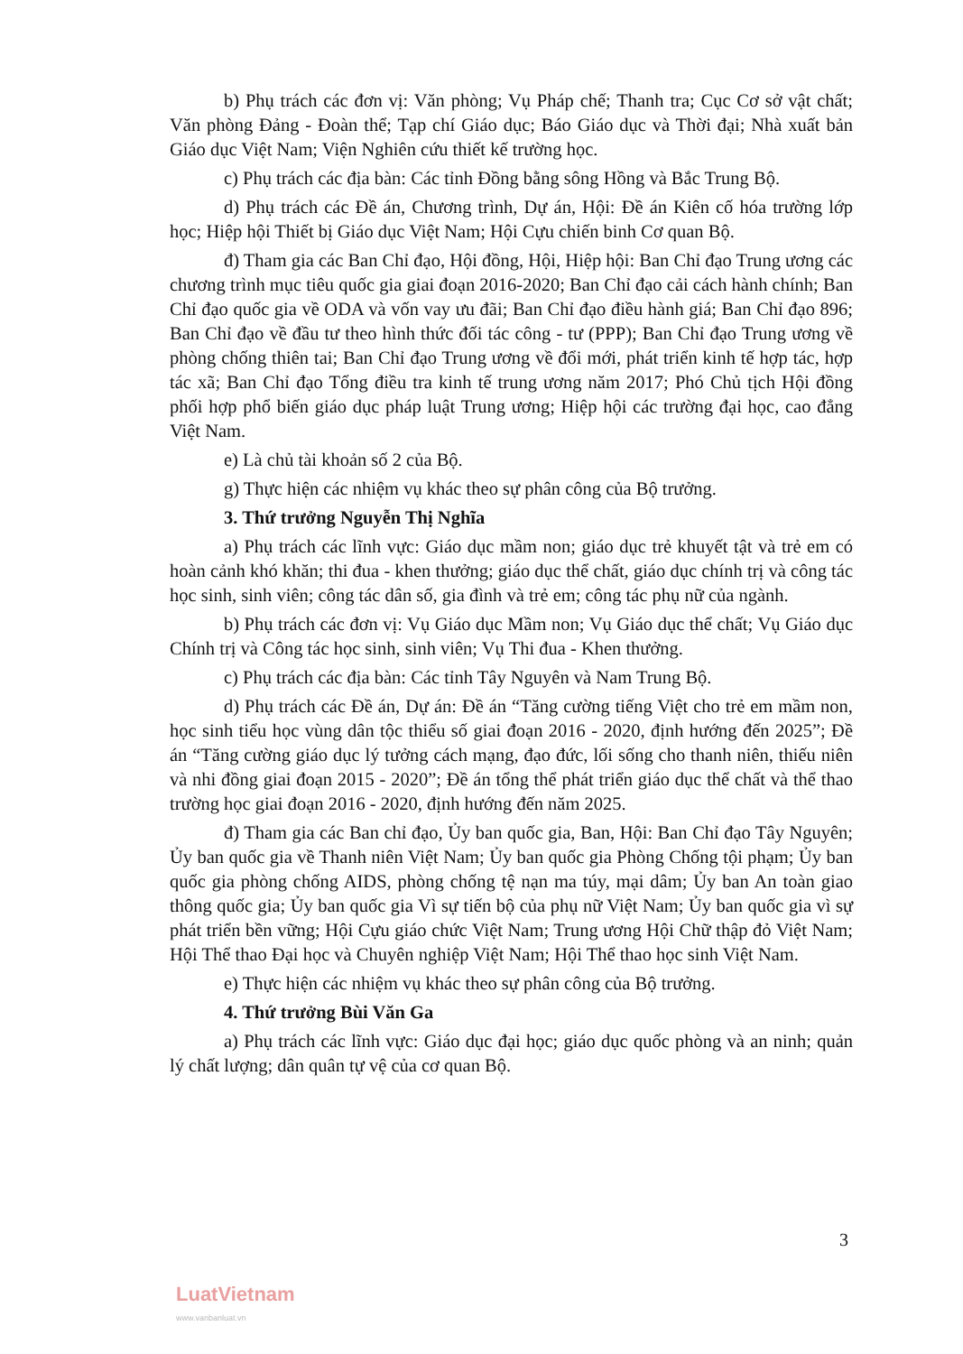b) Phụ trách các đơn vị: Văn phòng; Vụ Pháp chế; Thanh tra; Cục Cơ sở vật chất; Văn phòng Đảng - Đoàn thể; Tạp chí Giáo dục; Báo Giáo dục và Thời đại; Nhà xuất bản Giáo dục Việt Nam; Viện Nghiên cứu thiết kế trường học.
c) Phụ trách các địa bàn: Các tỉnh Đồng bằng sông Hồng và Bắc Trung Bộ.
d) Phụ trách các Đề án, Chương trình, Dự án, Hội: Đề án Kiên cố hóa trường lớp học; Hiệp hội Thiết bị Giáo dục Việt Nam; Hội Cựu chiến binh Cơ quan Bộ.
đ) Tham gia các Ban Chỉ đạo, Hội đồng, Hội, Hiệp hội: Ban Chỉ đạo Trung ương các chương trình mục tiêu quốc gia giai đoạn 2016-2020; Ban Chỉ đạo cải cách hành chính; Ban Chỉ đạo quốc gia về ODA và vốn vay ưu đãi; Ban Chỉ đạo điều hành giá; Ban Chỉ đạo 896; Ban Chỉ đạo về đầu tư theo hình thức đối tác công - tư (PPP); Ban Chỉ đạo Trung ương về phòng chống thiên tai; Ban Chỉ đạo Trung ương về đổi mới, phát triển kinh tế hợp tác, hợp tác xã; Ban Chỉ đạo Tổng điều tra kinh tế trung ương năm 2017; Phó Chủ tịch Hội đồng phối hợp phổ biến giáo dục pháp luật Trung ương; Hiệp hội các trường đại học, cao đẳng Việt Nam.
e) Là chủ tài khoản số 2 của Bộ.
g) Thực hiện các nhiệm vụ khác theo sự phân công của Bộ trưởng.
3. Thứ trưởng Nguyễn Thị Nghĩa
a) Phụ trách các lĩnh vực: Giáo dục mầm non; giáo dục trẻ khuyết tật và trẻ em có hoàn cảnh khó khăn; thi đua - khen thưởng; giáo dục thể chất, giáo dục chính trị và công tác học sinh, sinh viên; công tác dân số, gia đình và trẻ em; công tác phụ nữ của ngành.
b) Phụ trách các đơn vị: Vụ Giáo dục Mầm non; Vụ Giáo dục thể chất; Vụ Giáo dục Chính trị và Công tác học sinh, sinh viên; Vụ Thi đua - Khen thưởng.
c) Phụ trách các địa bàn: Các tỉnh Tây Nguyên và Nam Trung Bộ.
d) Phụ trách các Đề án, Dự án: Đề án “Tăng cường tiếng Việt cho trẻ em mầm non, học sinh tiểu học vùng dân tộc thiểu số giai đoạn 2016 - 2020, định hướng đến 2025”; Đề án “Tăng cường giáo dục lý tưởng cách mạng, đạo đức, lối sống cho thanh niên, thiếu niên và nhi đồng giai đoạn 2015 - 2020”; Đề án tổng thể phát triển giáo dục thể chất và thể thao trường học giai đoạn 2016 - 2020, định hướng đến năm 2025.
đ) Tham gia các Ban chỉ đạo, Ủy ban quốc gia, Ban, Hội: Ban Chỉ đạo Tây Nguyên; Ủy ban quốc gia về Thanh niên Việt Nam; Ủy ban quốc gia Phòng Chống tội phạm; Ủy ban quốc gia phòng chống AIDS, phòng chống tệ nạn ma túy, mại dâm; Ủy ban An toàn giao thông quốc gia; Ủy ban quốc gia Vì sự tiến bộ của phụ nữ Việt Nam; Ủy ban quốc gia vì sự phát triển bền vững; Hội Cựu giáo chức Việt Nam; Trung ương Hội Chữ thập đỏ Việt Nam; Hội Thể thao Đại học và Chuyên nghiệp Việt Nam; Hội Thể thao học sinh Việt Nam.
e) Thực hiện các nhiệm vụ khác theo sự phân công của Bộ trưởng.
4. Thứ trưởng Bùi Văn Ga
a) Phụ trách các lĩnh vực: Giáo dục đại học; giáo dục quốc phòng và an ninh; quản lý chất lượng; dân quân tự vệ của cơ quan Bộ.
3
LuatVietnam
www.vanbanluat.vn